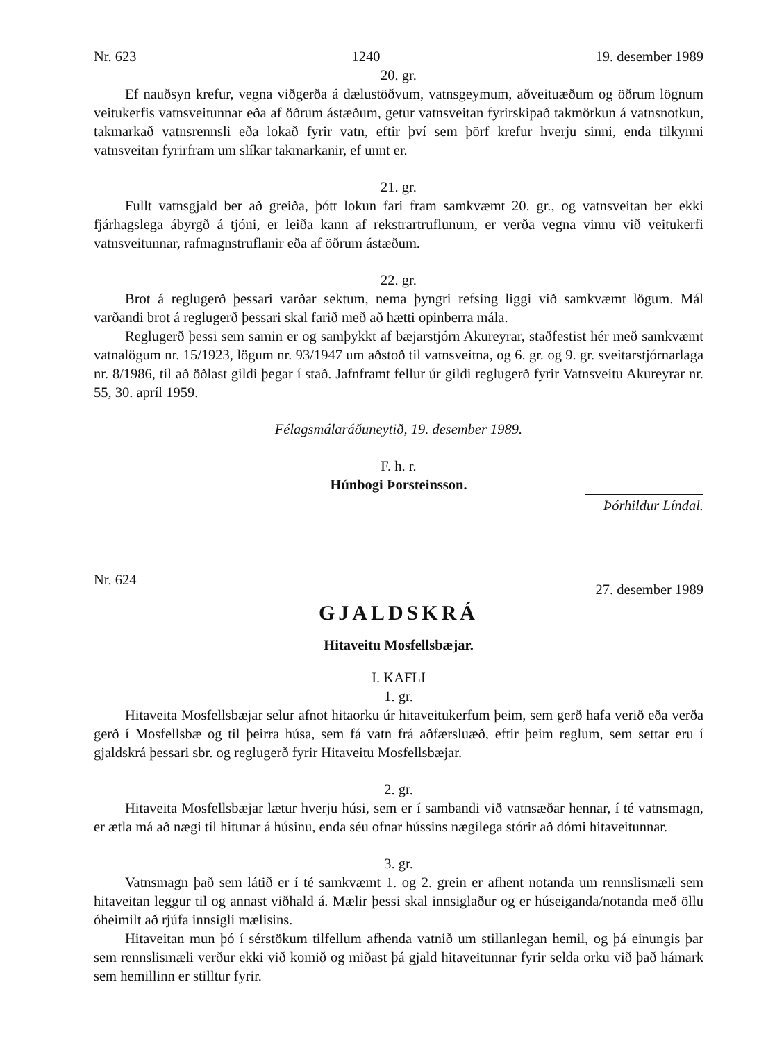Nr. 623 1240 19. desember 1989
20. gr.
Ef nauðsyn krefur, vegna viðgerða á dælustöðvum, vatnsgeymum, aðveituæðum og öðrum lögnum veitukerfis vatnsveitunnar eða af öðrum ástæðum, getur vatnsveitan fyrirskipað takmörkun á vatnsnotkun, takmarkað vatnsrennsli eða lokað fyrir vatn, eftir því sem þörf krefur hverju sinni, enda tilkynni vatnsveitan fyrirfram um slíkar takmarkanir, ef unnt er.
21. gr.
Fullt vatnsgjald ber að greiða, þótt lokun fari fram samkvæmt 20. gr., og vatnsveitan ber ekki fjárhagslega ábyrgð á tjóni, er leiða kann af rekstrartruflunum, er verða vegna vinnu við veitukerfi vatnsveitunnar, rafmagnstruflanir eða af öðrum ástæðum.
22. gr.
Brot á reglugerð þessari varðar sektum, nema þyngri refsing liggi við samkvæmt lögum. Mál varðandi brot á reglugerð þessari skal farið með að hætti opinberra mála.
Reglugerð þessi sem samin er og samþykkt af bæjarstjórn Akureyrar, staðfestist hér með samkvæmt vatnalögum nr. 15/1923, lögum nr. 93/1947 um aðstoð til vatnsveitna, og 6. gr. og 9. gr. sveitarstjórnarlaga nr. 8/1986, til að öðlast gildi þegar í stað. Jafnframt fellur úr gildi reglugerð fyrir Vatnsveitu Akureyrar nr. 55, 30. apríl 1959.
Félagsmálaráðuneytið, 19. desember 1989.
F. h. r.
Húnbogi Þorsteinsson.
Þórhildur Líndal.
Nr. 624 27. desember 1989
GJALDSKRÁ
Hitaveitu Mosfellsbæjar.
I. KAFLI
1. gr.
Hitaveita Mosfellsbæjar selur afnot hitaorku úr hitaveitukerfum þeim, sem gerð hafa verið eða verða gerð í Mosfellsbæ og til þeirra húsa, sem fá vatn frá aðfærsluæð, eftir þeim reglum, sem settar eru í gjaldskrá þessari sbr. og reglugerð fyrir Hitaveitu Mosfellsbæjar.
2. gr.
Hitaveita Mosfellsbæjar lætur hverju húsi, sem er í sambandi við vatnsæðar hennar, í té vatnsmagn, er ætla má að nægi til hitunar á húsinu, enda séu ofnar hússins nægilega stórir að dómi hitaveitunnar.
3. gr.
Vatnsmagn það sem látið er í té samkvæmt 1. og 2. grein er afhent notanda um rennslismæli sem hitaveitan leggur til og annast viðhald á. Mælir þessi skal innsiglaður og er húseiganda/notanda með öllu óheimilt að rjúfa innsigli mælisins.
Hitaveitan mun þó í sérstökum tilfellum afhenda vatnið um stillanlegan hemil, og þá einungis þar sem rennslismæli verður ekki við komið og miðast þá gjald hitaveitunnar fyrir selda orku við það hámark sem hemillinn er stilltur fyrir.